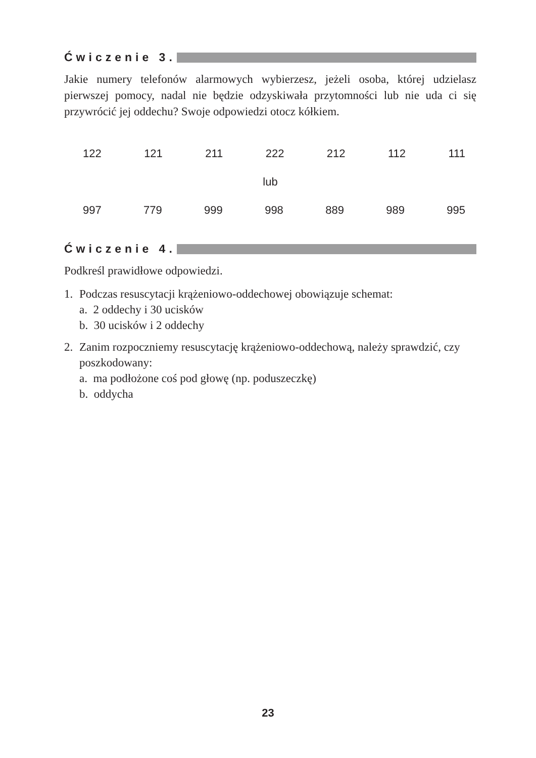Ćwiczenie 3.
Jakie numery telefonów alarmowych wybierzesz, jeżeli osoba, której udzielasz pierwszej pomocy, nadal nie będzie odzyskiwała przytomności lub nie uda ci się przywrócić jej oddechu? Swoje odpowiedzi otocz kółkiem.
122 121 211 222 212 112 111
lub
997 779 999 998 889 989 995
Ćwiczenie 4.
Podkreśl prawidłowe odpowiedzi.
1. Podczas resuscytacji krążeniowo-oddechowej obowiązuje schemat:
a. 2 oddechy i 30 ucisków
b. 30 ucisków i 2 oddechy
2. Zanim rozpoczniemy resuscytację krążeniowo-oddechową, należy sprawdzić, czy poszkodowany:
a. ma podłożone coś pod głowę (np. poduszeczkę)
b. oddycha
23